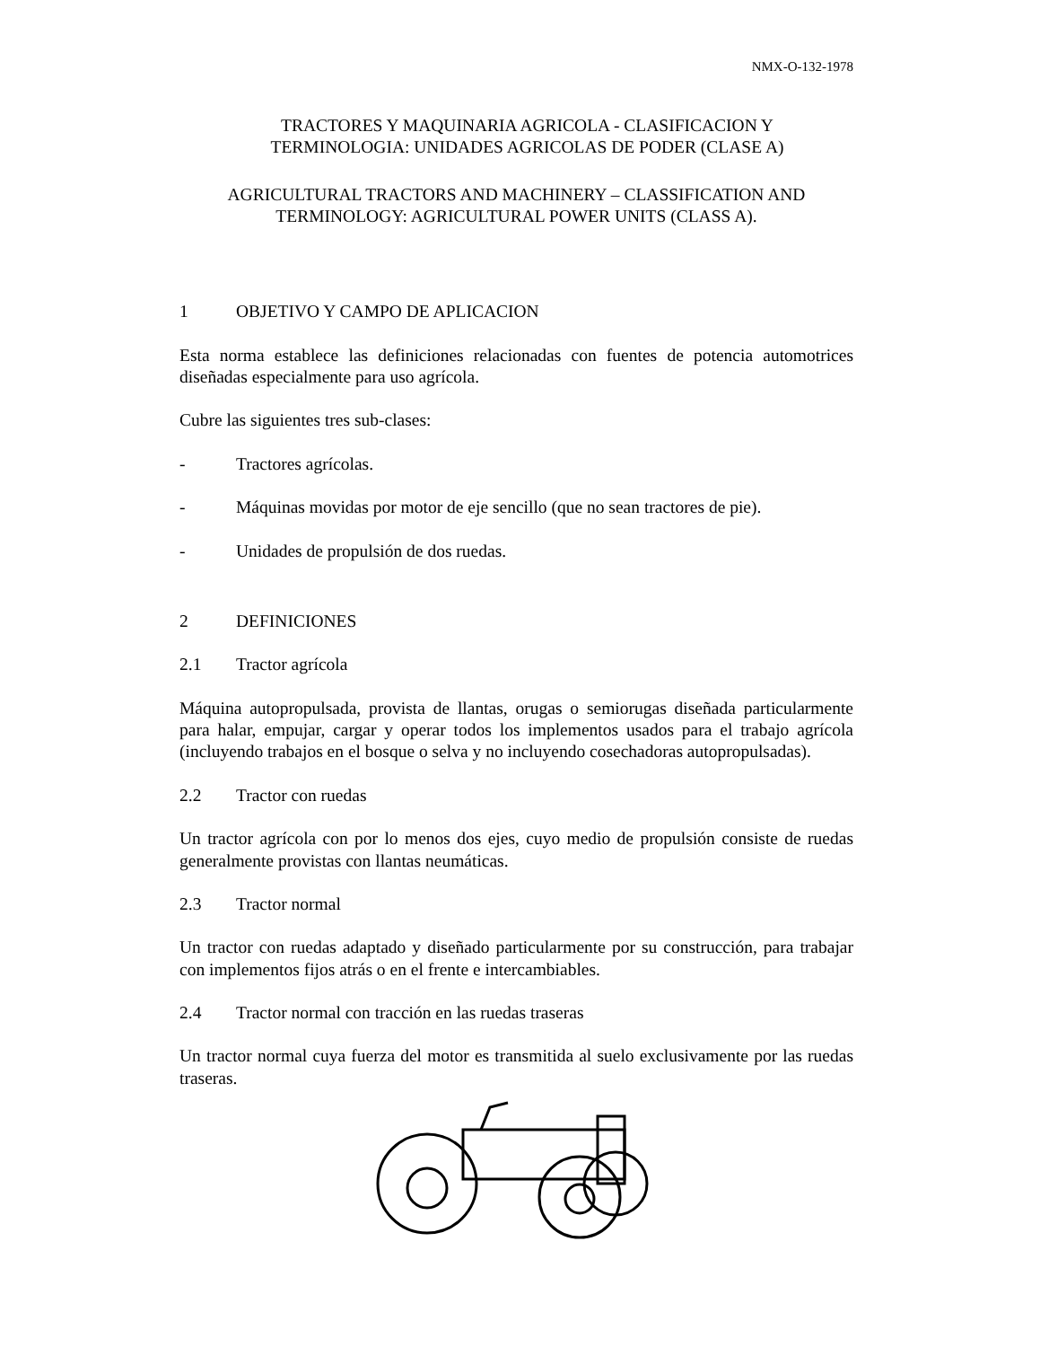NMX-O-132-1978
TRACTORES Y MAQUINARIA AGRICOLA - CLASIFICACION Y
TERMINOLOGIA: UNIDADES AGRICOLAS DE PODER (CLASE A)
AGRICULTURAL TRACTORS AND MACHINERY – CLASSIFICATION AND
TERMINOLOGY: AGRICULTURAL POWER UNITS (CLASS A).
1 OBJETIVO Y CAMPO DE APLICACION
Esta norma establece las definiciones relacionadas con fuentes de potencia automotrices diseñadas especialmente para uso agrícola.
Cubre las siguientes tres sub-clases:
- Tractores agrícolas.
- Máquinas movidas por motor de eje sencillo (que no sean tractores de pie).
- Unidades de propulsión de dos ruedas.
2 DEFINICIONES
2.1 Tractor agrícola
Máquina autopropulsada, provista de llantas, orugas o semiorugas diseñada particularmente para halar, empujar, cargar y operar todos los implementos usados para el trabajo agrícola (incluyendo trabajos en el bosque o selva y no incluyendo cosechadoras autopropulsadas).
2.2 Tractor con ruedas
Un tractor agrícola con por lo menos dos ejes, cuyo medio de propulsión consiste de ruedas generalmente provistas con llantas neumáticas.
2.3 Tractor normal
Un tractor con ruedas adaptado y diseñado particularmente por su construcción, para trabajar con implementos fijos atrás o en el frente e intercambiables.
2.4 Tractor normal con tracción en las ruedas traseras
Un tractor normal cuya fuerza del motor es transmitida al suelo exclusivamente por las ruedas traseras.